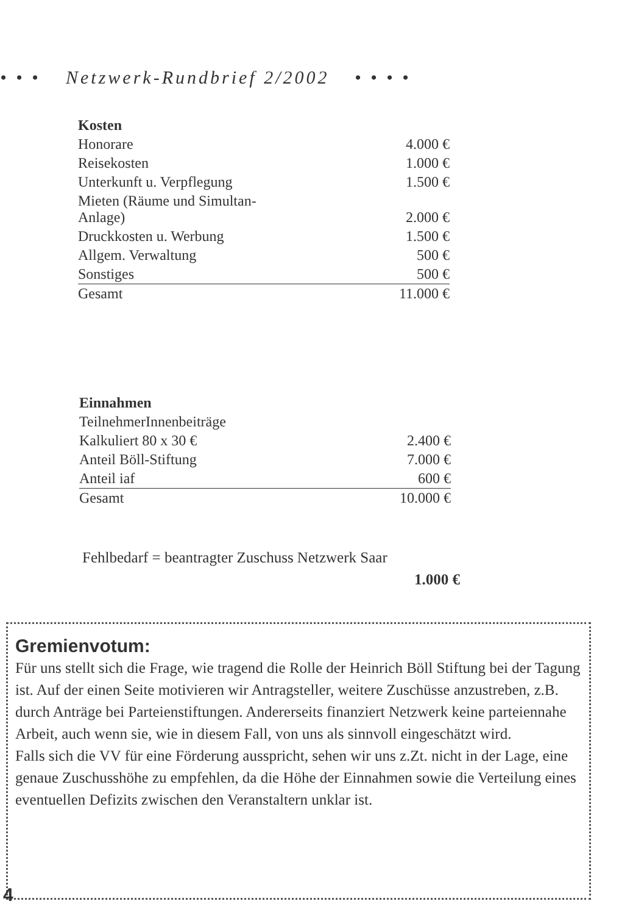• • • Netzwerk-Rundbrief 2/2002 • • • •
| Kosten | |
| Honorare | 4.000 € |
| Reisekosten | 1.000 € |
| Unterkunft u. Verpflegung | 1.500 € |
| Mieten (Räume und Simultan- Anlage) | 2.000 € |
| Druckkosten u. Werbung | 1.500 € |
| Allgem. Verwaltung | 500 € |
| Sonstiges | 500 € |
| Gesamt | 11.000 € |
| Einnahmen | |
| TeilnehmerInnenbeiträge | |
| Kalkuliert 80 x 30 € | 2.400 € |
| Anteil Böll-Stiftung | 7.000 € |
| Anteil iaf | 600 € |
| Gesamt | 10.000 € |
Fehlbedarf = beantragter Zuschuss Netzwerk Saar
1.000 €
Gremienvotum:
Für uns stellt sich die Frage, wie tragend die Rolle der Heinrich Böll Stiftung bei der Tagung ist. Auf der einen Seite motivieren wir Antragsteller, weitere Zuschüsse anzustreben, z.B. durch Anträge bei Parteienstiftungen. Andererseits finanziert Netzwerk keine parteiennahe Arbeit, auch wenn sie, wie in diesem Fall, von uns als sinnvoll eingeschätzt wird.
Falls sich die VV für eine Förderung ausspricht, sehen wir uns z.Zt. nicht in der Lage, eine genaue Zuschusshöhe zu empfehlen, da die Höhe der Einnahmen sowie die Verteilung eines eventuellen Defizits zwischen den Veranstaltern unklar ist.
4